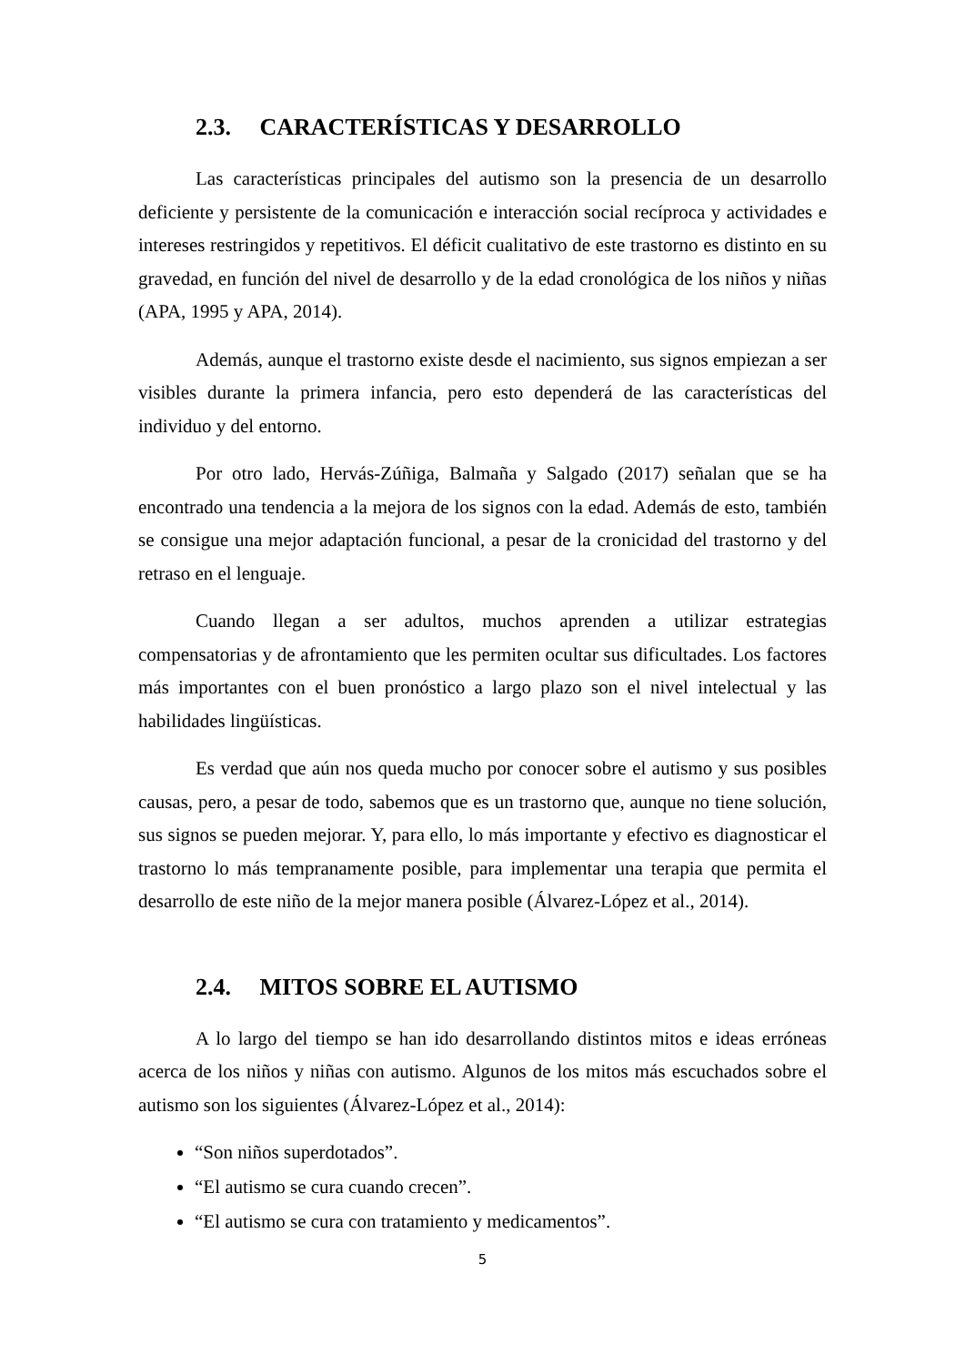2.3. CARACTERÍSTICAS Y DESARROLLO
Las características principales del autismo son la presencia de un desarrollo deficiente y persistente de la comunicación e interacción social recíproca y actividades e intereses restringidos y repetitivos. El déficit cualitativo de este trastorno es distinto en su gravedad, en función del nivel de desarrollo y de la edad cronológica de los niños y niñas (APA, 1995 y APA, 2014).
Además, aunque el trastorno existe desde el nacimiento, sus signos empiezan a ser visibles durante la primera infancia, pero esto dependerá de las características del individuo y del entorno.
Por otro lado, Hervás-Zúñiga, Balmaña y Salgado (2017) señalan que se ha encontrado una tendencia a la mejora de los signos con la edad. Además de esto, también se consigue una mejor adaptación funcional, a pesar de la cronicidad del trastorno y del retraso en el lenguaje.
Cuando llegan a ser adultos, muchos aprenden a utilizar estrategias compensatorias y de afrontamiento que les permiten ocultar sus dificultades. Los factores más importantes con el buen pronóstico a largo plazo son el nivel intelectual y las habilidades lingüísticas.
Es verdad que aún nos queda mucho por conocer sobre el autismo y sus posibles causas, pero, a pesar de todo, sabemos que es un trastorno que, aunque no tiene solución, sus signos se pueden mejorar. Y, para ello, lo más importante y efectivo es diagnosticar el trastorno lo más tempranamente posible, para implementar una terapia que permita el desarrollo de este niño de la mejor manera posible (Álvarez-López et al., 2014).
2.4. MITOS SOBRE EL AUTISMO
A lo largo del tiempo se han ido desarrollando distintos mitos e ideas erróneas acerca de los niños y niñas con autismo. Algunos de los mitos más escuchados sobre el autismo son los siguientes (Álvarez-López et al., 2014):
“Son niños superdotados”.
“El autismo se cura cuando crecen”.
“El autismo se cura con tratamiento y medicamentos”.
5